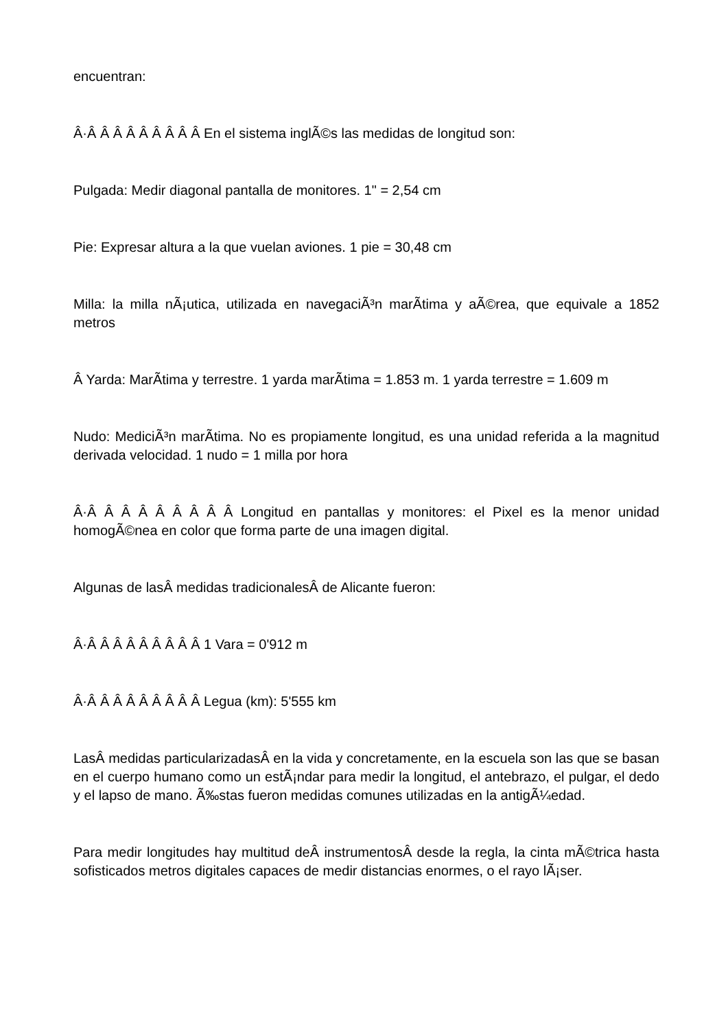encuentran:
Â·Â Â Â Â Â Â Â Â Â En el sistema inglÃ©s las medidas de longitud son:
Pulgada: Medir diagonal pantalla de monitores. 1" = 2,54 cm
Pie: Expresar altura a la que vuelan aviones. 1 pie = 30,48 cm
Milla: la milla nÃ¡utica, utilizada en navegaciÃ³n marÃ­tima y aÃ©rea, que equivale a 1852 metros
Â Yarda: MarÃ­tima y terrestre. 1 yarda marÃ­tima = 1.853 m. 1 yarda terrestre = 1.609 m
Nudo: MediciÃ³n marÃ­tima. No es propiamente longitud, es una unidad referida a la magnitud derivada velocidad. 1 nudo = 1 milla por hora
Â·Â Â Â Â Â Â Â Â Â Longitud en pantallas y monitores: el Pixel es la menor unidad homogÃ©nea en color que forma parte de una imagen digital.
Algunas de lasÂ medidas tradicionalesÂ de Alicante fueron:
Â·Â Â Â Â Â Â Â Â Â 1 Vara = 0'912 m
Â·Â Â Â Â Â Â Â Â Â Legua (km): 5'555 km
LasÂ medidas particularizadasÂ en la vida y concretamente, en la escuela son las que se basan en el cuerpo humano como un estÃ¡ndar para medir la longitud, el antebrazo, el pulgar, el dedo y el lapso de mano. Ã‰stas fueron medidas comunes utilizadas en la antigÃ¼edad.
Para medir longitudes hay multitud deÂ instrumentosÂ desde la regla, la cinta mÃ©trica hasta sofisticados metros digitales capaces de medir distancias enormes, o el rayo lÃ¡ser.